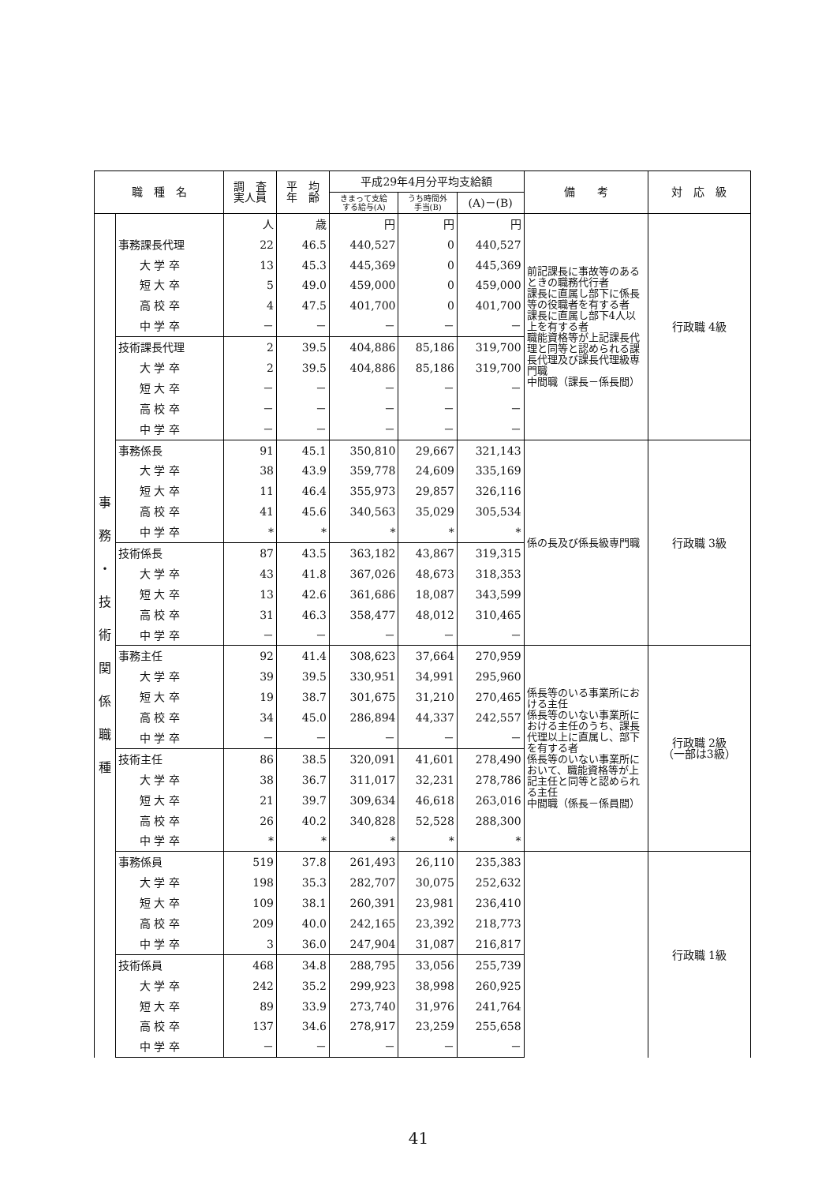| 職 種 名 | | 調 査 実人員 | 平 均 年 齢 | 平成29年4月分平均支給額 | | | 備 考 | 対 応 級 |
| --- | --- | --- | --- | --- | --- | --- | --- | --- |
| | | | | きまって支給 する給与(A) | うち時間外 手当(B) | (A)－(B) | | |
| 事 務 ・ 技 術 関 係 職 種 | | 人 | 歳 | 円 | 円 | 円 | 前記課長に事故等のあるときの職務代行者 課長に直属し部下に係長等の役職者を有する者 課長に直属し部下4人以上を有する者 職能資格等が上記課長代理と同等と認められる課長代理及び課長代理級専門職 中間職（課長－係長間） | 行政職 4級 |
| | 事務課長代理 | 22 | 46.5 | 440,527 | 0 | 440,527 | | |
| | 大 学 卒 | 13 | 45.3 | 445,369 | 0 | 445,369 | | |
| | 短 大 卒 | 5 | 49.0 | 459,000 | 0 | 459,000 | | |
| | 高 校 卒 | 4 | 47.5 | 401,700 | 0 | 401,700 | | |
| | 中 学 卒 | － | － | － | － | － | | |
| | 技術課長代理 | 2 | 39.5 | 404,886 | 85,186 | 319,700 | | |
| | 大 学 卒 | 2 | 39.5 | 404,886 | 85,186 | 319,700 | | |
| | 短 大 卒 | － | － | － | － | － | | |
| | 高 校 卒 | － | － | － | － | － | | |
| | 中 学 卒 | － | － | － | － | － | | |
| | 事務係長 | 91 | 45.1 | 350,810 | 29,667 | 321,143 | 係の長及び係長級専門職 | 行政職 3級 |
| | 大 学 卒 | 38 | 43.9 | 359,778 | 24,609 | 335,169 | | |
| | 短 大 卒 | 11 | 46.4 | 355,973 | 29,857 | 326,116 | | |
| | 高 校 卒 | 41 | 45.6 | 340,563 | 35,029 | 305,534 | | |
| | 中 学 卒 | * | * | * | * | * | | |
| | 技術係長 | 87 | 43.5 | 363,182 | 43,867 | 319,315 | | |
| | 大 学 卒 | 43 | 41.8 | 367,026 | 48,673 | 318,353 | | |
| | 短 大 卒 | 13 | 42.6 | 361,686 | 18,087 | 343,599 | | |
| | 高 校 卒 | 31 | 46.3 | 358,477 | 48,012 | 310,465 | | |
| | 中 学 卒 | － | － | － | － | － | | |
| | 事務主任 | 92 | 41.4 | 308,623 | 37,664 | 270,959 | 係長等のいる事業所における主任 係長等のいない事業所における主任のうち、課長代理以上に直属し、部下を有する者 係長等のいない事業所において、職能資格等が上記主任と同等と認められる主任 中間職（係長－係員間） | 行政職 2級 （一部は3級） |
| | 大 学 卒 | 39 | 39.5 | 330,951 | 34,991 | 295,960 | | |
| | 短 大 卒 | 19 | 38.7 | 301,675 | 31,210 | 270,465 | | |
| | 高 校 卒 | 34 | 45.0 | 286,894 | 44,337 | 242,557 | | |
| | 中 学 卒 | － | － | － | － | － | | |
| | 技術主任 | 86 | 38.5 | 320,091 | 41,601 | 278,490 | | |
| | 大 学 卒 | 38 | 36.7 | 311,017 | 32,231 | 278,786 | | |
| | 短 大 卒 | 21 | 39.7 | 309,634 | 46,618 | 263,016 | | |
| | 高 校 卒 | 26 | 40.2 | 340,828 | 52,528 | 288,300 | | |
| | 中 学 卒 | * | * | * | * | * | | |
| | 事務係員 | 519 | 37.8 | 261,493 | 26,110 | 235,383 | | 行政職 1級 |
| | 大 学 卒 | 198 | 35.3 | 282,707 | 30,075 | 252,632 | | |
| | 短 大 卒 | 109 | 38.1 | 260,391 | 23,981 | 236,410 | | |
| | 高 校 卒 | 209 | 40.0 | 242,165 | 23,392 | 218,773 | | |
| | 中 学 卒 | 3 | 36.0 | 247,904 | 31,087 | 216,817 | | |
| | 技術係員 | 468 | 34.8 | 288,795 | 33,056 | 255,739 | | |
| | 大 学 卒 | 242 | 35.2 | 299,923 | 38,998 | 260,925 | | |
| | 短 大 卒 | 89 | 33.9 | 273,740 | 31,976 | 241,764 | | |
| | 高 校 卒 | 137 | 34.6 | 278,917 | 23,259 | 255,658 | | |
| | 中 学 卒 | － | － | － | － | － | | |
41